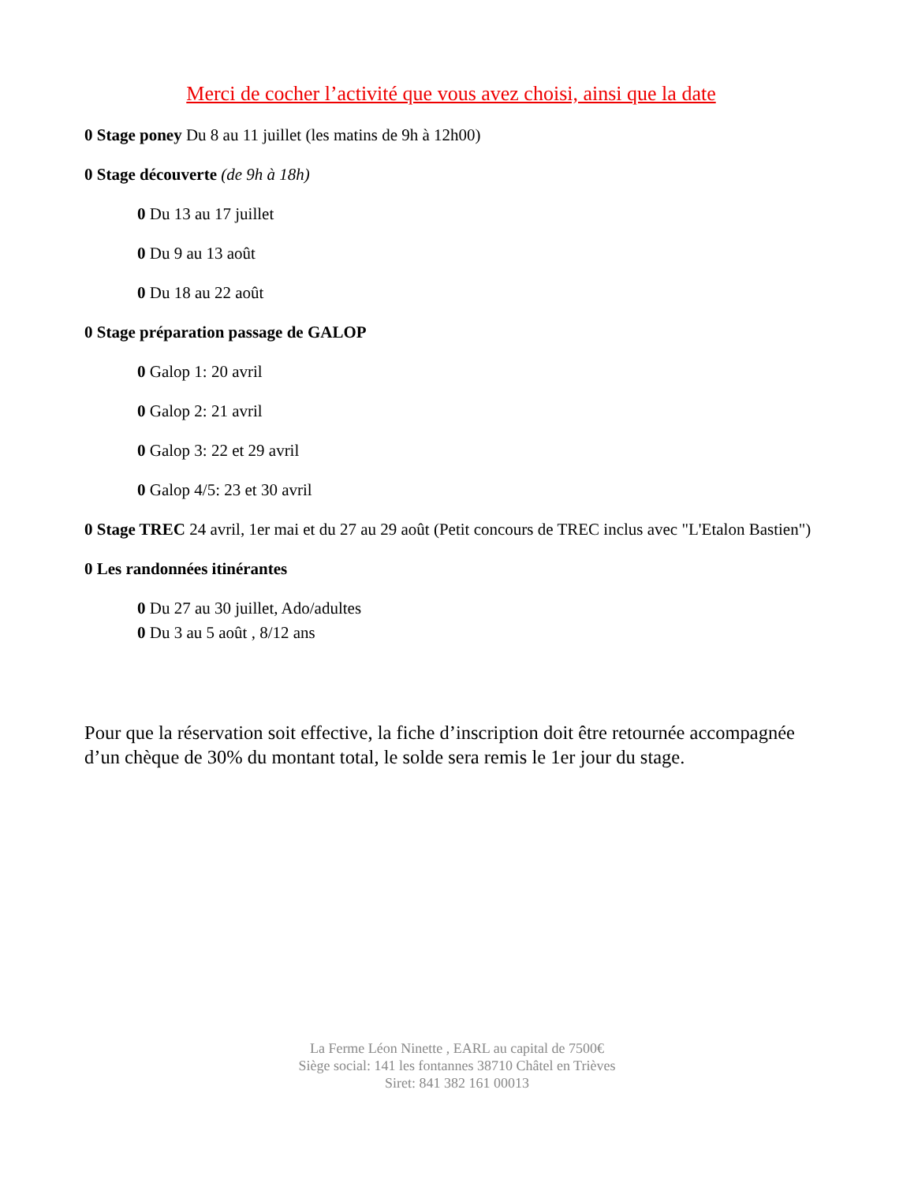Merci de cocher l’activité que vous avez choisi, ainsi que la date
0 Stage poney Du 8 au 11 juillet (les matins de 9h à 12h00)
0 Stage découverte (de 9h à 18h)
0 Du 13 au 17 juillet
0 Du 9 au 13 août
0 Du 18 au 22 août
0 Stage préparation passage de GALOP
0 Galop 1: 20 avril
0 Galop 2: 21 avril
0 Galop 3: 22 et 29 avril
0 Galop 4/5: 23 et 30 avril
0 Stage TREC 24 avril, 1er mai et du 27 au 29 août (Petit concours de TREC inclus avec "L'Etalon Bastien")
0 Les randonnées itinérantes
0 Du 27 au 30 juillet, Ado/adultes
0 Du 3 au 5 août , 8/12 ans
Pour que la réservation soit effective, la fiche d’inscription doit être retournée accompagnée d’un chèque de 30% du montant total, le solde sera remis le 1er jour du stage.
La Ferme Léon Ninette , EARL au capital de 7500€
Siège social: 141 les fontannes 38710 Châtel en Trièves
Siret: 841 382 161 00013